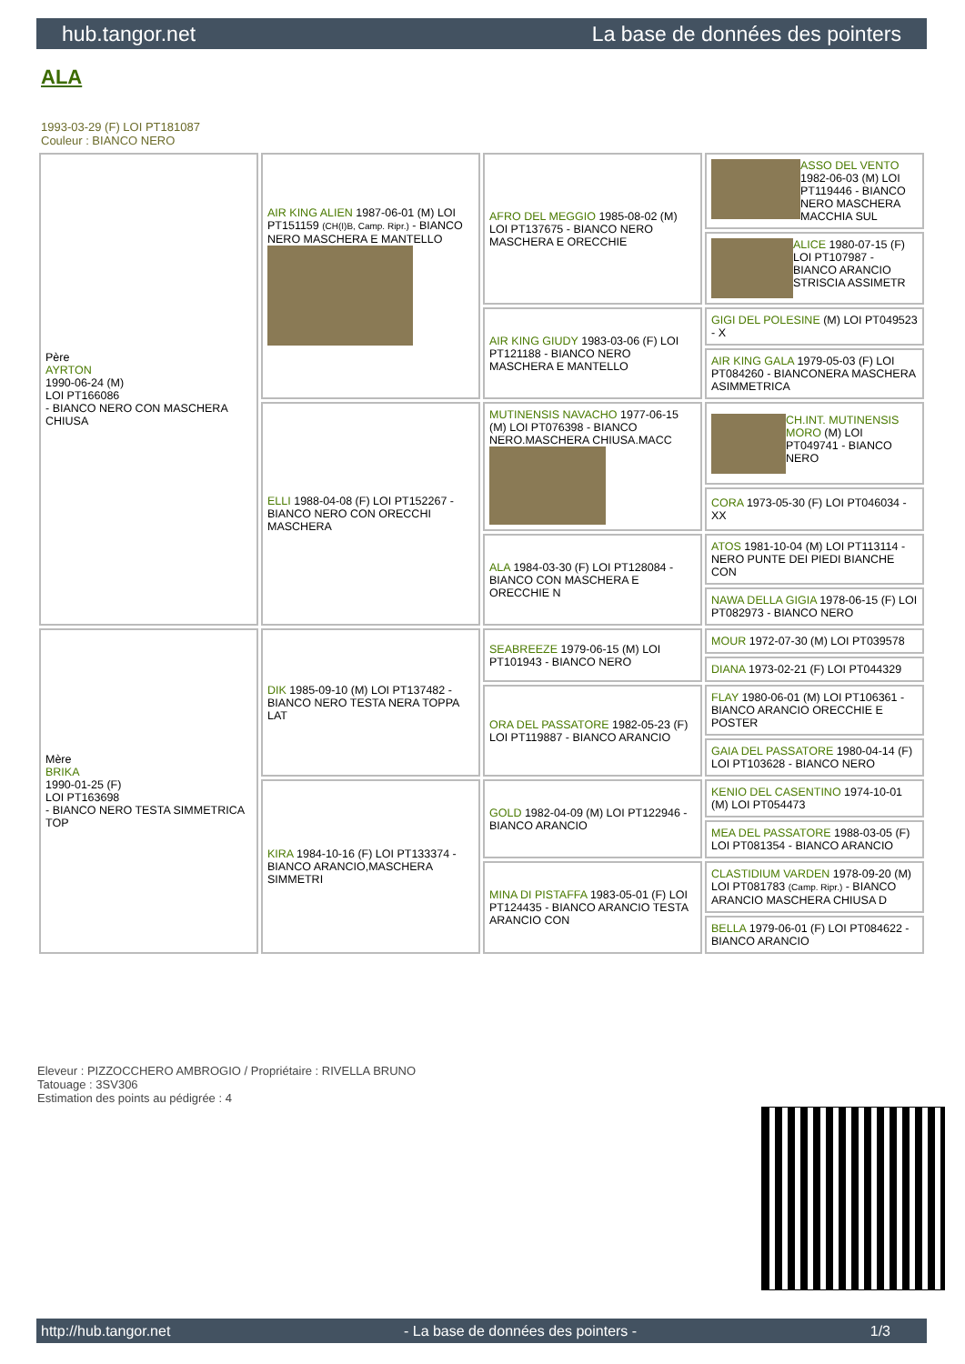hub.tangor.net La base de données des pointers
ALA
1993-03-29 (F) LOI PT181087
Couleur : BIANCO NERO
| Père AYRTON 1990-06-24 (M) LOI PT166086 - BIANCO NERO CON MASCHERA CHIUSA | AIR KING ALIEN 1987-06-01 (M) LOI PT151159 (CH(I)B, Camp. Ripr.) - BIANCO NERO MASCHERA E MANTELLO | AFRO DEL MEGGIO 1985-08-02 (M) LOI PT137675 - BIANCO NERO MASCHERA E ORECCHIE | ASSO DEL VENTO 1982-06-03 (M) LOI PT119446 - BIANCO NERO MASCHERA MACCHIA SUL |
| | | | ALICE 1980-07-15 (F) LOI PT107987 - BIANCO ARANCIO STRISCIA ASSIMETR |
| | | AIR KING GIUDY 1983-03-06 (F) LOI PT121188 - BIANCO NERO MASCHERA E MANTELLO | GIGI DEL POLESINE (M) LOI PT049523 - X |
| | | | AIR KING GALA 1979-05-03 (F) LOI PT084260 - BIANCONERA MASCHERA ASIMMETRICA |
| | ELLI 1988-04-08 (F) LOI PT152267 - BIANCO NERO CON ORECCHI MASCHERA | MUTINENSIS NAVACHO 1977-06-15 (M) LOI PT076398 - BIANCO NERO.MASCHERA CHIUSA.MACC | CH.INT. MUTINENSIS MORO (M) LOI PT049741 - BIANCO NERO |
| | | | CORA 1973-05-30 (F) LOI PT046034 - XX |
| | | ALA 1984-03-30 (F) LOI PT128084 - BIANCO CON MASCHERA E ORECCHIE N | ATOS 1981-10-04 (M) LOI PT113114 - NERO PUNTE DEI PIEDI BIANCHE CON |
| | | | NAWA DELLA GIGIA 1978-06-15 (F) LOI PT082973 - BIANCO NERO |
| Mère BRIKA 1990-01-25 (F) LOI PT163698 - BIANCO NERO TESTA SIMMETRICA TOP | DIK 1985-09-10 (M) LOI PT137482 - BIANCO NERO TESTA NERA TOPPA LAT | SEABREEZE 1979-06-15 (M) LOI PT101943 - BIANCO NERO | MOUR 1972-07-30 (M) LOI PT039578 |
| | | | DIANA 1973-02-21 (F) LOI PT044329 |
| | | ORA DEL PASSATORE 1982-05-23 (F) LOI PT119887 - BIANCO ARANCIO | FLAY 1980-06-01 (M) LOI PT106361 - BIANCO ARANCIO ORECCHIE E POSTER |
| | | | GAIA DEL PASSATORE 1980-04-14 (F) LOI PT103628 - BIANCO NERO |
| | KIRA 1984-10-16 (F) LOI PT133374 - BIANCO ARANCIO,MASCHERA SIMMETRI | GOLD 1982-04-09 (M) LOI PT122946 - BIANCO ARANCIO | KENIO DEL CASENTINO 1974-10-01 (M) LOI PT054473 |
| | | | MEA DEL PASSATORE 1988-03-05 (F) LOI PT081354 - BIANCO ARANCIO |
| | | MINA DI PISTAFFA 1983-05-01 (F) LOI PT124435 - BIANCO ARANCIO TESTA ARANCIO CON | CLASTIDIUM VARDEN 1978-09-20 (M) LOI PT081783 (Camp. Ripr.) - BIANCO ARANCIO MASCHERA CHIUSA D |
| | | | BELLA 1979-06-01 (F) LOI PT084622 - BIANCO ARANCIO |
Eleveur : PIZZOCCHERO AMBROGIO / Propriétaire : RIVELLA BRUNO
Tatouage : 3SV306
Estimation des points au pédigrée : 4
http://hub.tangor.net - La base de données des pointers - 1/3